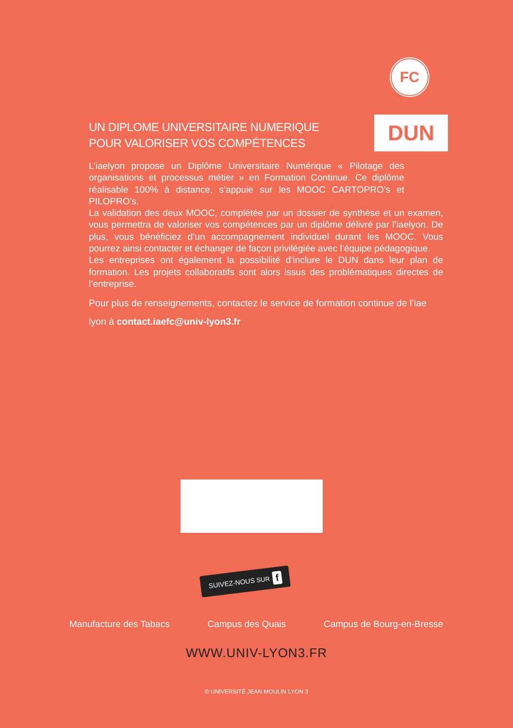FC
UN DIPLOME UNIVERSITAIRE NUMERIQUE
POUR VALORISER VOS COMPÉTENCES
DUN
L’iaelyon propose un Diplôme Universitaire Numérique « Pilotage des organisations et processus métier » en Formation Continue. Ce diplôme réalisable 100% à distance, s’appuie sur les MOOC CARTOPRO’s et PILOPRO’s.
La validation des deux MOOC, complétée par un dossier de synthèse et un examen, vous permettra de valoriser vos compétences par un diplôme délivré par l’iaelyon. De plus, vous bénéficiez d’un accompagnement individuel durant les MOOC. Vous pourrez ainsi contacter et échanger de façon privilégiée avec l’équipe pédagogique.
Les entreprises ont également la possibilité d’inclure le DUN dans leur plan de formation. Les projets collaboratifs sont alors issus des problématiques directes de l’entreprise.
Pour plus de renseignements, contactez le service de formation continue de l’iae lyon à contact.iaefc@univ-lyon3.fr
SUIVEZ-NOUS SUR f
Manufacture des Tabacs Campus des Quais Campus de Bourg-en-Bresse
WWW.UNIV-LYON3.FR
© UNIVERSITÉ JEAN MOULIN LYON 3